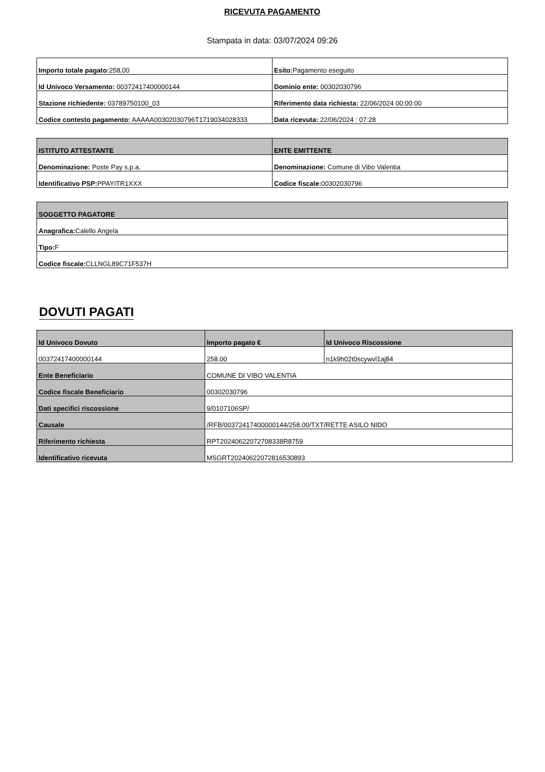RICEVUTA PAGAMENTO
Stampata in data: 03/07/2024 09:26
| Importo totale pagato: 258,00 | Esito: Pagamento eseguito |
| Id Univoco Versamento: 00372417400000144 | Dominio ente: 00302030796 |
| Stazione richiedente: 03789750100_03 | Riferimento data richiesta: 22/06/2024 00:00:00 |
| Codice contesto pagamento: AAAAA00302030796T1719034028333 | Data ricevuta: 22/06/2024 : 07:28 |
| ISTITUTO ATTESTANTE | ENTE EMITTENTE |
| --- | --- |
| Denominazione: Poste Pay s.p.a. | Denominazione: Comune di Vibo Valentia |
| Identificativo PSP: PPAYITR1XXX | Codice fiscale: 00302030796 |
| SOGGETTO PAGATORE |
| --- |
| Anagrafica: Calello Angela |
| Tipo: F |
| Codice fiscale: CLLNGL89C71F537H |
DOVUTI PAGATI
| Id Univoco Dovuto | Importo pagato € | Id Univoco Riscossione |
| --- | --- | --- |
| 00372417400000144 | 258.00 | n1k9h02t0scywvl1aj84 |
| Ente Beneficiario | COMUNE DI VIBO VALENTIA | |
| Codice fiscale Beneficiario | 00302030796 | |
| Dati specifici riscossione | 9/0107106SP/ | |
| Causale | /RFB/00372417400000144/258.00/TXT/RETTE ASILO NIDO | |
| Riferimento richiesta | RPT20240622072708338R8759 | |
| Identificativo ricevuta | MSGRT20240622072816530893 | |